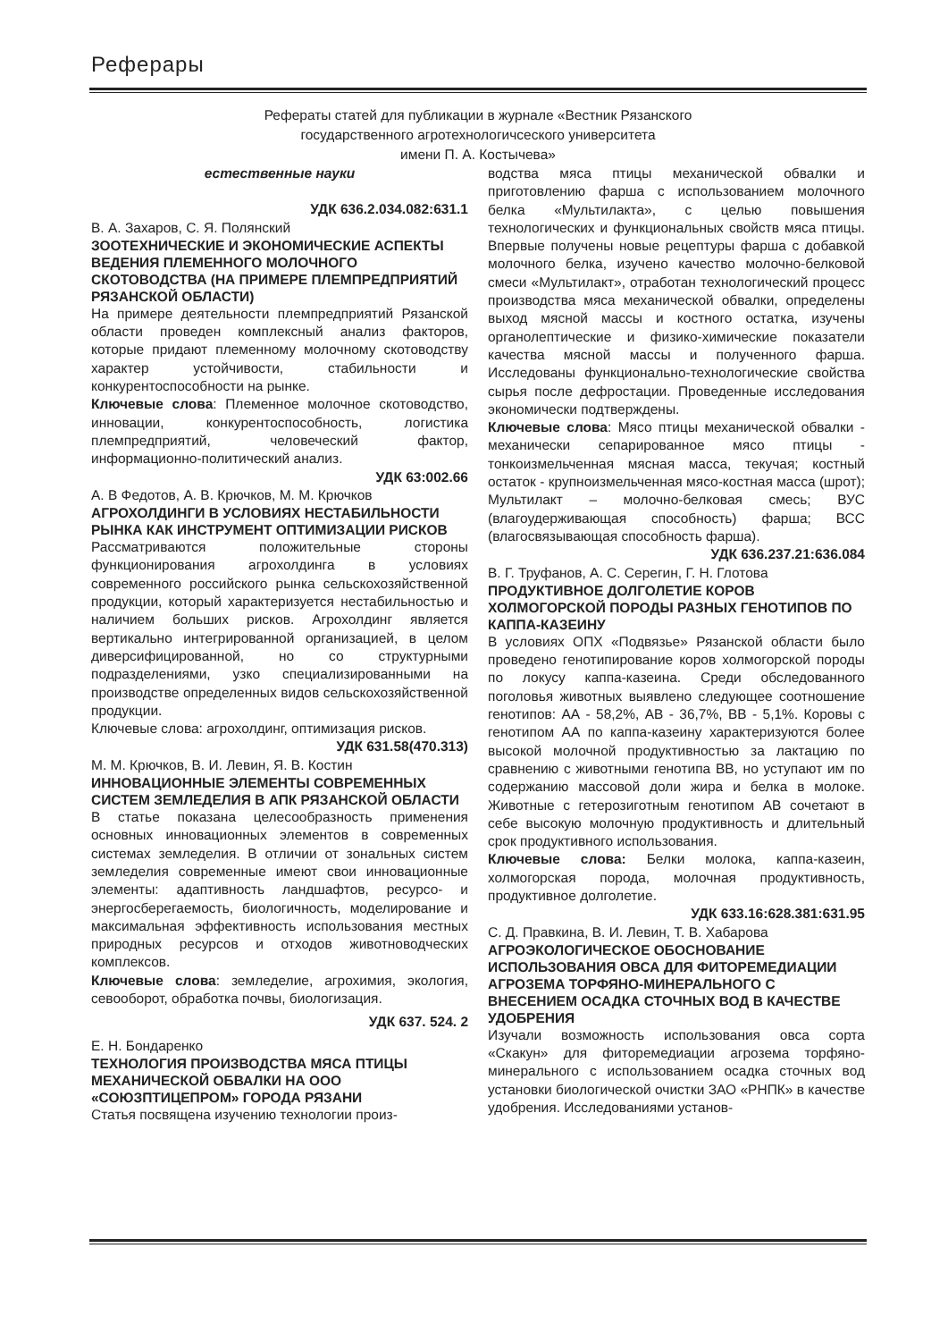Реферары
Рефераты статей для публикации в журнале «Вестник Рязанского
государственного агротехнологичсеского университета
имени П. А. Костычева»
естественные науки
УДК 636.2.034.082:631.1
В. А. Захаров, С. Я. Полянский
ЗООТЕХНИЧЕСКИЕ И ЭКОНОМИЧЕСКИЕ АСПЕКТЫ ВЕДЕНИЯ ПЛЕМЕННОГО МОЛОЧНОГО СКОТОВОДСТВА (НА ПРИМЕРЕ ПЛЕМПРЕДПРИЯТИЙ РЯЗАНСКОЙ ОБЛАСТИ)
На примере деятельности племпредприятий Рязанской области проведен комплексный анализ факторов, которые придают племенному молочному скотоводству характер устойчивости, стабильности и конкурентоспособности на рынке.
Ключевые слова: Племенное молочное скотоводство, инновации, конкурентоспособность, логистика племпредприятий, человеческий фактор, информационно-политический анализ.
УДК 63:002.66
А. В Федотов, А. В. Крючков, М. М. Крючков
АГРОХОЛДИНГИ В УСЛОВИЯХ НЕСТАБИЛЬНОСТИ РЫНКА КАК ИНСТРУМЕНТ ОПТИМИЗАЦИИ РИСКОВ
Рассматриваются положительные стороны функционирования агрохолдинга в условиях современного российского рынка сельскохозяйственной продукции, который характеризуется нестабильностью и наличием больших рисков. Агрохолдинг является вертикально интегрированной организацией, в целом диверсифицированной, но со структурными подразделениями, узко специализированными на производстве определенных видов сельскохозяйственной продукции.
Ключевые слова: агрохолдинг, оптимизация рисков.
УДК 631.58(470.313)
М. М. Крючков, В. И. Левин, Я. В. Костин
ИННОВАЦИОННЫЕ ЭЛЕМЕНТЫ СОВРЕМЕННЫХ СИСТЕМ ЗЕМЛЕДЕЛИЯ В АПК РЯЗАНСКОЙ ОБЛАСТИ
В статье показана целесообразность применения основных инновационных элементов в современных системах земледелия. В отличии от зональных систем земледелия современные имеют свои инновационные элементы: адаптивность ландшафтов, ресурсо- и энергосберегаемость, биологичность, моделирование и максимальная эффективность использования местных природных ресурсов и отходов животноводческих комплексов.
Ключевые слова: земледелие, агрохимия, экология, севооборот, обработка почвы, биологизация.
УДК 637. 524. 2
Е. Н. Бондаренко
ТЕХНОЛОГИЯ ПРОИЗВОДСТВА МЯСА ПТИЦЫ МЕХАНИЧЕСКОЙ ОБВАЛКИ НА ООО «СОЮЗПТИЦЕПРОМ» ГОРОДА РЯЗАНИ
Статья посвящена изучению технологии произ-
водства мяса птицы механической обвалки и приготовлению фарша с использованием молочного белка «Мультилакта», с целью повышения технологических и функциональных свойств мяса птицы. Впервые получены новые рецептуры фарша с добавкой молочного белка, изучено качество молочно-белковой смеси «Мультилакт», отработан технологический процесс производства мяса механической обвалки, определены выход мясной массы и костного остатка, изучены органолептические и физико-химические показатели качества мясной массы и полученного фарша. Исследованы функционально-технологические свойства сырья после дефростации. Проведенные исследования экономически подтверждены.
Ключевые слова: Мясо птицы механической обвалки - механически сепарированное мясо птицы - тонкоизмельченная мясная масса, текучая; костный остаток - крупноизмельченная мясо-костная масса (шрот); Мультилакт – молочно-белковая смесь; ВУС (влагоудерживающая способность) фарша; ВСС (влагосвязывающая способность фарша).
УДК 636.237.21:636.084
В. Г. Труфанов, А. С. Серегин, Г. Н. Глотова
ПРОДУКТИВНОЕ ДОЛГОЛЕТИЕ КОРОВ ХОЛМОГОРСКОЙ ПОРОДЫ РАЗНЫХ ГЕНОТИПОВ ПО КАППА-КАЗЕИНУ
В условиях ОПХ «Подвязье» Рязанской области было проведено генотипирование коров холмогорской породы по локусу каппа-казеина. Среди обследованного поголовья животных выявлено следующее соотношение генотипов: АА - 58,2%, АВ - 36,7%, ВВ - 5,1%. Коровы с генотипом АА по каппа-казеину характеризуются более высокой молочной продуктивностью за лактацию по сравнению с животными генотипа ВВ, но уступают им по содержанию массовой доли жира и белка в молоке. Животные с гетерозиготным генотипом АВ сочетают в себе высокую молочную продуктивность и длительный срок продуктивного использования.
Ключевые слова: Белки молока, каппа-казеин, холмогорская порода, молочная продуктивность, продуктивное долголетие.
УДК 633.16:628.381:631.95
С. Д. Правкина, В. И. Левин, Т. В. Хабарова
АГРОЭКОЛОГИЧЕСКОЕ ОБОСНОВАНИЕ ИСПОЛЬЗОВАНИЯ ОВСА ДЛЯ ФИТОРЕМЕДИАЦИИ АГРОЗЕМА ТОРФЯНО-МИНЕРАЛЬНОГО С ВНЕСЕНИЕМ ОСАДКА СТОЧНЫХ ВОД В КАЧЕСТВЕ УДОБРЕНИЯ
Изучали возможность использования овса сорта «Скакун» для фиторемедиации агрозема торфяно-минерального с использованием осадка сточных вод установки биологической очистки ЗАО «РНПК» в качестве удобрения. Исследованиями установ-